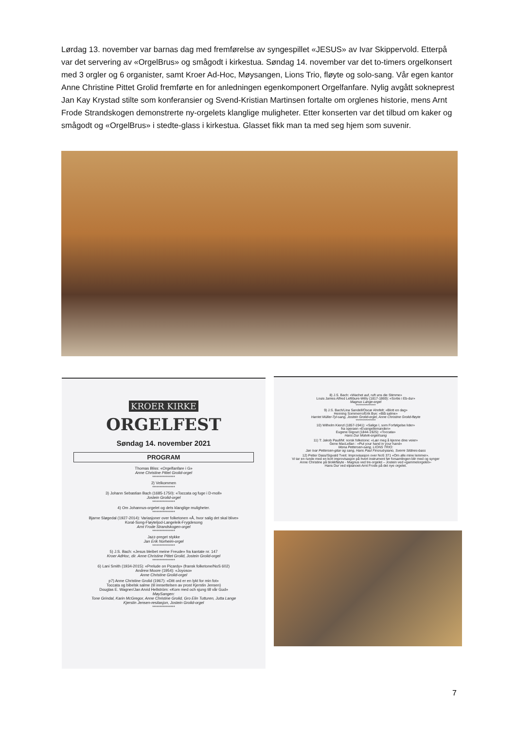Lørdag 13. november var barnas dag med fremførelse av syngespillet «JESUS» av Ivar Skippervold. Etterpå var det servering av «OrgelBrus» og smågodt i kirkestua. Søndag 14. november var det to-timers orgelkonsert med 3 orgler og 6 organister, samt Kroer Ad-Hoc, Møysangen, Lions Trio, fløyte og solo-sang. Vår egen kantor Anne Christine Pittet Grolid fremførte en for anledningen egenkomponert Orgelfanfare. Nylig avgått sokneprest Jan Kay Krystad stilte som konferansier og Svend-Kristian Martinsen fortalte om orglenes historie, mens Arnt Frode Strandskogen demonstrerte ny-orgelets klanglige muligheter. Etter konserten var det tilbud om kaker og smågodt og «OrgelBrus» i stedte-glass i kirkestua. Glasset fikk man ta med seg hjem som suvenir.
KROER KIRKE
ORGELFEST
Søndag 14. november 2021
PROGRAM
Thomas Bliss: «Orgelfanfare i G»
Anne Christine Pittet Grolid-orgel
***************
2) Velkommen
***************
3) Johann Sebastian Bach (1685-1750): «Toccata og fuge i D-moll»
Jostein Grolid-orgel
***************
4) Om Johannus-orgelet og dets klanglige muligheter.
***************
Bjarne Sløgedal (1927-2014): Variasjoner over folketonen «Å, hvor salig det skal blive»
Koral-Song-Fløyteljod-Langeleik-Frygdesong
Arnt Frode Strandskogen-orgel
***************
Jazz-preget stykke
Jan Erik Norheim-orgel
***************
5) J.S. Bach: «Jesus bleibet meine Freude» fra kantate nr. 147
Kroer AdHoc, dir. Anne Christine Pittet Grolid, Jostein Grolid-orgel
***************
6) Lani Smith (1934-2015): «Prelude on Picardy» (fransk folketone/NoS 602)
Andrew Moore (1954): «Joyoso»
Anne Christine Grolid-orgel
p7) Anne Christine Grolid (1967): «Ditt ord er en lykt for min fot»
Toccata og bibelsk salme (til innsettelsen av prost Kjerstin Jensen)
Douglas E. Wagner/Jan Arvid Hellström: «Kom med och sjung till vår Gud»
MøySangen:
Tone Grindal, Karin McGregor, Anne Christine Grolid, Gro Elin Tutturen, Jutta Lange
Kjerstin Jensen-resitasjon, Jostein Grolid-orgel
***************
8) J.S. Bach: «Wachet auf, ruft uns die Stimme»
Louis James Alfred Lefébure-Wély (1817-1869): «Sortie i Eb-dur»
Magnus Lange-orgel
***************
9) J.S. Bach/Lina Sandell/Oscar Ahnfelt: «Blott en dag»
Henning Sommerro/Erik Bye: «Blå salme»
Harriet Müller-Tyl-sang, Jostein Grolid-orgel, Anne Christine Grolid-fløyte
***************
10) Wilhelm Kienzl (1857-1941): «Salige I, som Forfølgelse lider»
fra operaen «Evangeliemanden»
Eugene Gigout (1844-1925): «Toccata»
Hans Dur Molvik-orgel/sang
11) T: Jakob Paull/M: norsk folketone: «Lær meg å kjenne dine veier»
Gene MacLellan : «Put your hand in your hand»
Mona Pettersen-sang, LIONS TRIO:
Jan Ivar Pettersen-gitar og sang, Hans Paul Finsrud-piano, Sverre Sildnes-bass
12) Petter Dass/Sigvald Tveit: Improvisasjon over NoS 371 «Om alle mine lemmer».
Vi tar en runde med en kort improvisasjon på hvert instrument før forsamlingen blir med og synger
Anne Christine på blokkfløyte - Magnus ved tre-orgelet – Jostein ved «gammelorgelet»-
Hans Dur ved elpianoet-Arnt Frode på det nye orgelet.
7